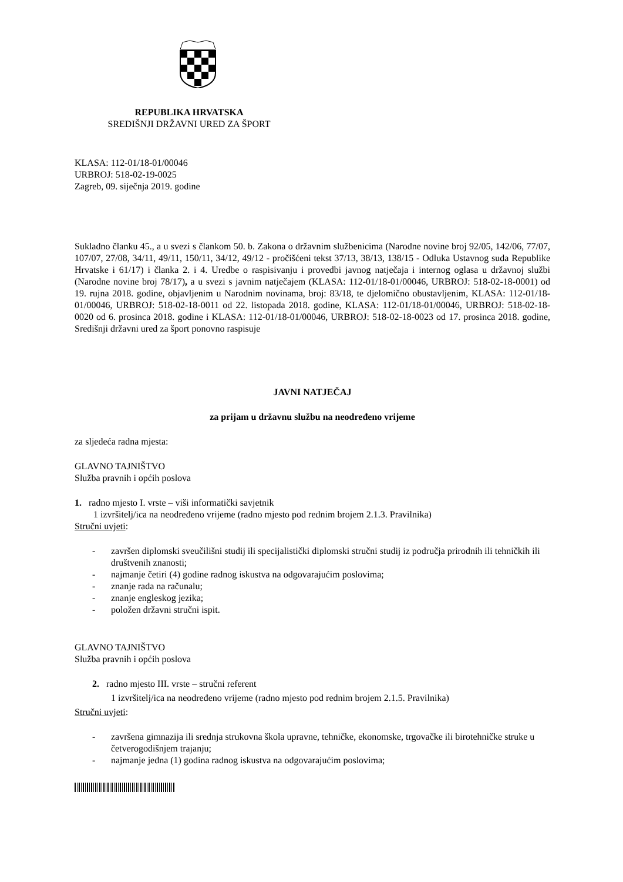REPUBLIKA HRVATSKA
SREDIŠNJI DRŽAVNI URED ZA ŠPORT
KLASA: 112-01/18-01/00046
URBROJ: 518-02-19-0025
Zagreb, 09. siječnja 2019. godine
Sukladno članku 45., a u svezi s člankom 50. b. Zakona o državnim službenicima (Narodne novine broj 92/05, 142/06, 77/07, 107/07, 27/08, 34/11, 49/11, 150/11, 34/12, 49/12 - pročišćeni tekst 37/13, 38/13, 138/15 - Odluka Ustavnog suda Republike Hrvatske i 61/17) i članka 2. i 4. Uredbe o raspisivanju i provedbi javnog natječaja i internog oglasa u državnoj službi (Narodne novine broj 78/17), a u svezi s javnim natječajem (KLASA: 112-01/18-01/00046, URBROJ: 518-02-18-0001) od 19. rujna 2018. godine, objavljenim u Narodnim novinama, broj: 83/18, te djelomično obustavljenim, KLASA: 112-01/18-01/00046, URBROJ: 518-02-18-0011 od 22. listopada 2018. godine, KLASA: 112-01/18-01/00046, URBROJ: 518-02-18-0020 od 6. prosinca 2018. godine i KLASA: 112-01/18-01/00046, URBROJ: 518-02-18-0023 od 17. prosinca 2018. godine, Središnji državni ured za šport ponovno raspisuje
JAVNI NATJEČAJ
za prijam u državnu službu na neodređeno vrijeme
za sljedeća radna mjesta:
GLAVNO TAJNIŠTVO
Služba pravnih i općih poslova
1. radno mjesto I. vrste – viši informatički savjetnik
1 izvršitelj/ica na neodređeno vrijeme (radno mjesto pod rednim brojem 2.1.3. Pravilnika)
Stručni uvjeti:
- završen diplomski sveučilišni studij ili specijalistički diplomski stručni studij iz područja prirodnih ili tehničkih ili društvenih znanosti;
- najmanje četiri (4) godine radnog iskustva na odgovarajućim poslovima;
- znanje rada na računalu;
- znanje engleskog jezika;
- položen državni stručni ispit.
GLAVNO TAJNIŠTVO
Služba pravnih i općih poslova
2. radno mjesto III. vrste – stručni referent
1 izvršitelj/ica na neodređeno vrijeme (radno mjesto pod rednim brojem 2.1.5. Pravilnika)
Stručni uvjeti:
- završena gimnazija ili srednja strukovna škola upravne, tehničke, ekonomske, trgovačke ili birotehničke struke u četverogodišnjem trajanju;
- najmanje jedna (1) godina radnog iskustva na odgovarajućim poslovima;